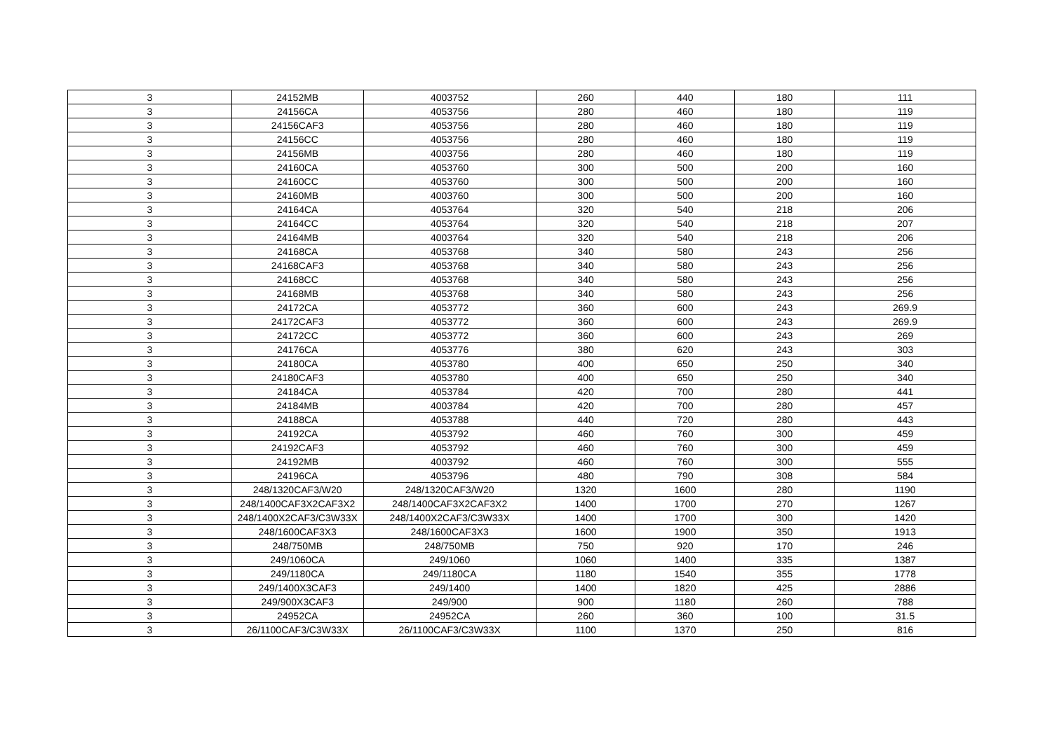| 3 | 24152MB | 4003752 | 260 | 440 | 180 | 111 |
| 3 | 24156CA | 4053756 | 280 | 460 | 180 | 119 |
| 3 | 24156CAF3 | 4053756 | 280 | 460 | 180 | 119 |
| 3 | 24156CC | 4053756 | 280 | 460 | 180 | 119 |
| 3 | 24156MB | 4003756 | 280 | 460 | 180 | 119 |
| 3 | 24160CA | 4053760 | 300 | 500 | 200 | 160 |
| 3 | 24160CC | 4053760 | 300 | 500 | 200 | 160 |
| 3 | 24160MB | 4003760 | 300 | 500 | 200 | 160 |
| 3 | 24164CA | 4053764 | 320 | 540 | 218 | 206 |
| 3 | 24164CC | 4053764 | 320 | 540 | 218 | 207 |
| 3 | 24164MB | 4003764 | 320 | 540 | 218 | 206 |
| 3 | 24168CA | 4053768 | 340 | 580 | 243 | 256 |
| 3 | 24168CAF3 | 4053768 | 340 | 580 | 243 | 256 |
| 3 | 24168CC | 4053768 | 340 | 580 | 243 | 256 |
| 3 | 24168MB | 4053768 | 340 | 580 | 243 | 256 |
| 3 | 24172CA | 4053772 | 360 | 600 | 243 | 269.9 |
| 3 | 24172CAF3 | 4053772 | 360 | 600 | 243 | 269.9 |
| 3 | 24172CC | 4053772 | 360 | 600 | 243 | 269 |
| 3 | 24176CA | 4053776 | 380 | 620 | 243 | 303 |
| 3 | 24180CA | 4053780 | 400 | 650 | 250 | 340 |
| 3 | 24180CAF3 | 4053780 | 400 | 650 | 250 | 340 |
| 3 | 24184CA | 4053784 | 420 | 700 | 280 | 441 |
| 3 | 24184MB | 4003784 | 420 | 700 | 280 | 457 |
| 3 | 24188CA | 4053788 | 440 | 720 | 280 | 443 |
| 3 | 24192CA | 4053792 | 460 | 760 | 300 | 459 |
| 3 | 24192CAF3 | 4053792 | 460 | 760 | 300 | 459 |
| 3 | 24192MB | 4003792 | 460 | 760 | 300 | 555 |
| 3 | 24196CA | 4053796 | 480 | 790 | 308 | 584 |
| 3 | 248/1320CAF3/W20 | 248/1320CAF3/W20 | 1320 | 1600 | 280 | 1190 |
| 3 | 248/1400CAF3X2CAF3X2 | 248/1400CAF3X2CAF3X2 | 1400 | 1700 | 270 | 1267 |
| 3 | 248/1400X2CAF3/C3W33X | 248/1400X2CAF3/C3W33X | 1400 | 1700 | 300 | 1420 |
| 3 | 248/1600CAF3X3 | 248/1600CAF3X3 | 1600 | 1900 | 350 | 1913 |
| 3 | 248/750MB | 248/750MB | 750 | 920 | 170 | 246 |
| 3 | 249/1060CA | 249/1060 | 1060 | 1400 | 335 | 1387 |
| 3 | 249/1180CA | 249/1180CA | 1180 | 1540 | 355 | 1778 |
| 3 | 249/1400X3CAF3 | 249/1400 | 1400 | 1820 | 425 | 2886 |
| 3 | 249/900X3CAF3 | 249/900 | 900 | 1180 | 260 | 788 |
| 3 | 24952CA | 24952CA | 260 | 360 | 100 | 31.5 |
| 3 | 26/1100CAF3/C3W33X | 26/1100CAF3/C3W33X | 1100 | 1370 | 250 | 816 |